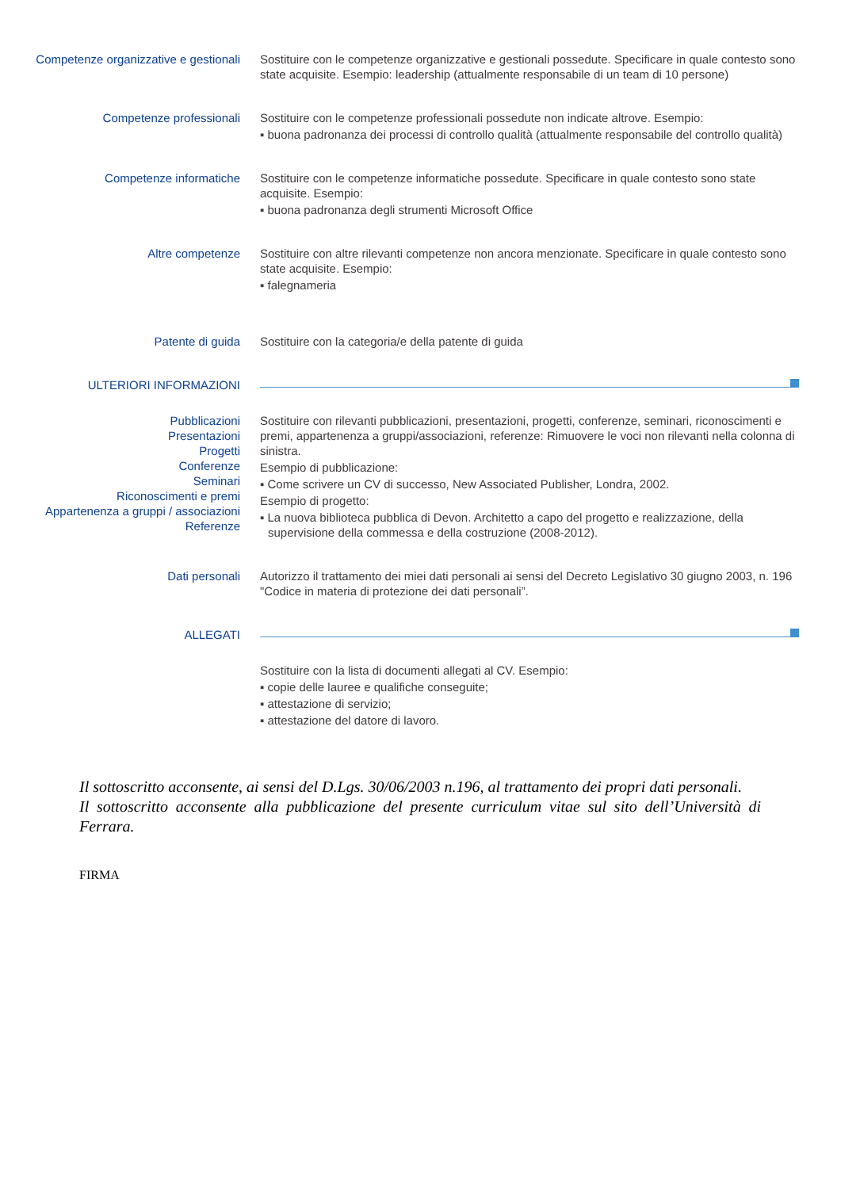Competenze organizzative e gestionali
Sostituire con le competenze organizzative e gestionali possedute. Specificare in quale contesto sono state acquisite. Esempio: leadership (attualmente responsabile di un team di 10 persone)
Competenze professionali Sostituire con le competenze professionali possedute non indicate altrove. Esempio:
▪ buona padronanza dei processi di controllo qualità (attualmente responsabile del controllo qualità)
Competenze informatiche Sostituire con le competenze informatiche possedute. Specificare in quale contesto sono state acquisite. Esempio:
▪ buona padronanza degli strumenti Microsoft Office
Altre competenze Sostituire con altre rilevanti competenze non ancora menzionate. Specificare in quale contesto sono state acquisite. Esempio:
▪ falegnameria
Patente di guida Sostituire con la categoria/e della patente di guida
ULTERIORI INFORMAZIONI
Pubblicazioni
Presentazioni
Progetti
Conferenze
Seminari
Riconoscimenti e premi
Appartenenza a gruppi / associazioni
Referenze
Sostituire con rilevanti pubblicazioni, presentazioni, progetti, conferenze, seminari, riconoscimenti e premi, appartenenza a gruppi/associazioni, referenze: Rimuovere le voci non rilevanti nella colonna di sinistra.
Esempio di pubblicazione:
▪ Come scrivere un CV di successo, New Associated Publisher, Londra, 2002.
Esempio di progetto:
▪ La nuova biblioteca pubblica di Devon. Architetto a capo del progetto e realizzazione, della supervisione della commessa e della costruzione (2008-2012).
Dati personali Autorizzo il trattamento dei miei dati personali ai sensi del Decreto Legislativo 30 giugno 2003, n. 196 "Codice in materia di protezione dei dati personali”.
ALLEGATI
Sostituire con la lista di documenti allegati al CV. Esempio:
▪ copie delle lauree e qualifiche conseguite;
▪ attestazione di servizio;
▪ attestazione del datore di lavoro.
Il sottoscritto acconsente, ai sensi del D.Lgs. 30/06/2003 n.196, al trattamento dei propri dati personali.
Il sottoscritto acconsente alla pubblicazione del presente curriculum vitae sul sito dell’Università di Ferrara.
FIRMA